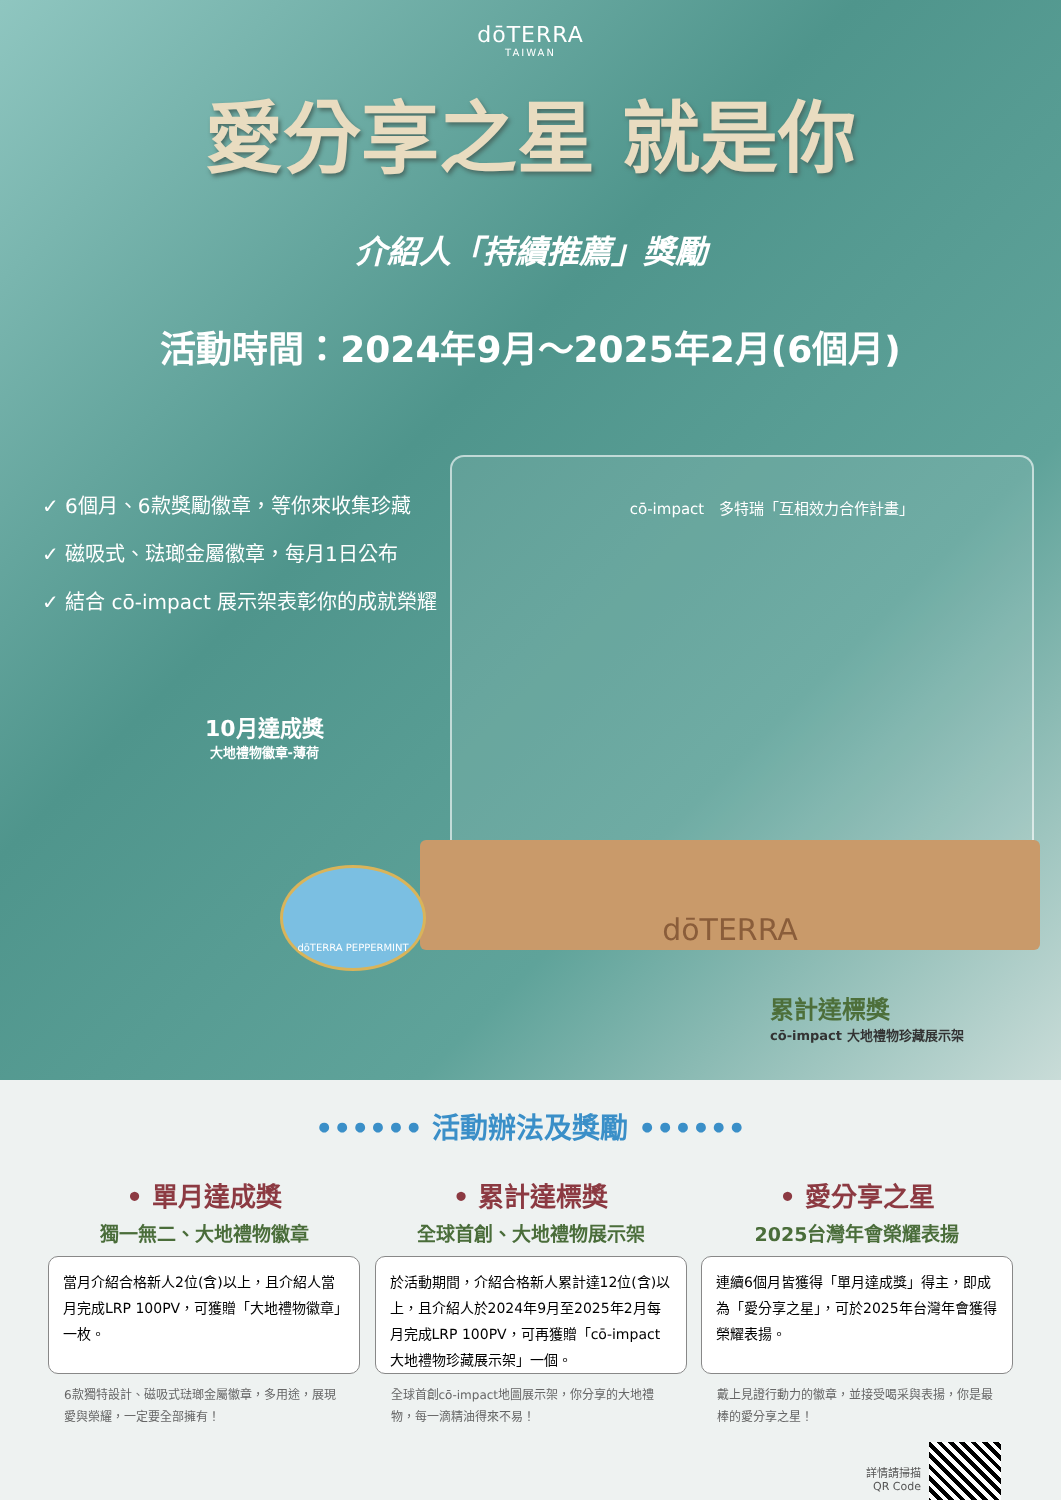dōTERRA
TAIWAN
愛分享之星 就是你
介紹人「持續推薦」獎勵
活動時間：2024年9月～2025年2月(6個月)
✓ 6個月、6款獎勵徽章，等你來收集珍藏
✓ 磁吸式、琺瑯金屬徽章，每月1日公布
✓ 結合 cō-impact 展示架表彰你的成就榮耀
cō-impact　多特瑞「互相效力合作計畫」
dōTERRA
10月達成獎
大地禮物徽章-薄荷
dōTERRA PEPPERMINT
累計達標獎
cō-impact 大地禮物珍藏展示架
•••••• 活動辦法及獎勵 ••••••
• 單月達成獎
獨一無二、大地禮物徽章
當月介紹合格新人2位(含)以上，且介紹人當月完成LRP 100PV，可獲贈「大地禮物徽章」一枚。
6款獨特設計、磁吸式琺瑯金屬徽章，多用途，展現愛與榮耀，一定要全部擁有！
• 累計達標獎
全球首創、大地禮物展示架
於活動期間，介紹合格新人累計達12位(含)以上，且介紹人於2024年9月至2025年2月每月完成LRP 100PV，可再獲贈「cō-impact 大地禮物珍藏展示架」一個。
全球首創cō-impact地圖展示架，你分享的大地禮物，每一滴精油得來不易！
• 愛分享之星
2025台灣年會榮耀表揚
連續6個月皆獲得「單月達成獎」得主，即成為「愛分享之星」，可於2025年台灣年會獲得榮耀表揚。
戴上見證行動力的徽章，並接受喝采與表揚，你是最棒的愛分享之星！
詳情請掃描
QR Code